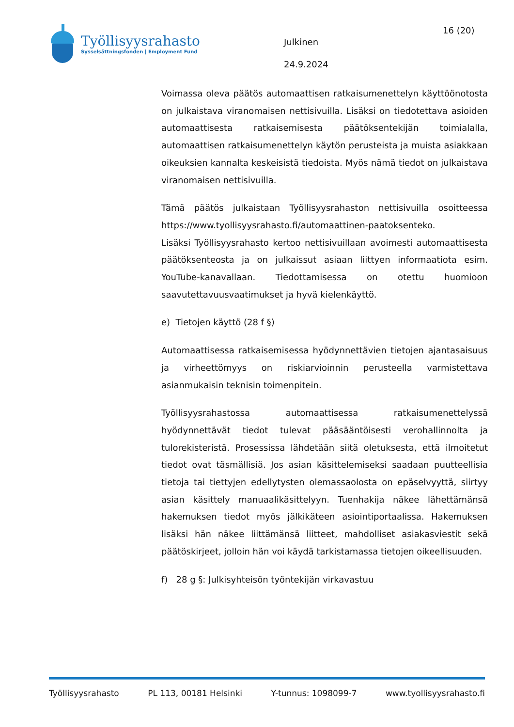Työllisyysrahasto
Sysselsättningsfonden | Employment Fund
Julkinen
24.9.2024
16 (20)
Voimassa oleva päätös automaattisen ratkaisumenettelyn käyttöönotosta on julkaistava viranomaisen nettisivuilla. Lisäksi on tiedotettava asioiden automaattisesta ratkaisemisesta päätöksentekijän toimialalla, automaattisen ratkaisumenettelyn käytön perusteista ja muista asiakkaan oikeuksien kannalta keskeisistä tiedoista. Myös nämä tiedot on julkaistava viranomaisen nettisivuilla.
Tämä päätös julkaistaan Työllisyysrahaston nettisivuilla osoitteessa https://www.tyollisyysrahasto.fi/automaattinen-paatoksenteko.
Lisäksi Työllisyysrahasto kertoo nettisivuillaan avoimesti automaattisesta päätöksenteosta ja on julkaissut asiaan liittyen informaatiota esim. YouTube-kanavallaan. Tiedottamisessa on otettu huomioon saavutettavuusvaatimukset ja hyvä kielenkäyttö.
e) Tietojen käyttö (28 f §)
Automaattisessa ratkaisemisessa hyödynnettävien tietojen ajantasaisuus ja virheettömyys on riskiarvioinnin perusteella varmistettava asianmukaisin teknisin toimenpitein.
Työllisyysrahastossa automaattisessa ratkaisumenettelyssä hyödynnettävät tiedot tulevat pääsääntöisesti verohallinnolta ja tulorekisteristä. Prosessissa lähdetään siitä oletuksesta, että ilmoitetut tiedot ovat täsmällisiä. Jos asian käsittelemiseksi saadaan puutteellisia tietoja tai tiettyjen edellytysten olemassaolosta on epäselvyyttä, siirtyy asian käsittely manuaalikäsittelyyn. Tuenhakija näkee lähettämänsä hakemuksen tiedot myös jälkikäteen asiointiportaalissa. Hakemuksen lisäksi hän näkee liittämänsä liitteet, mahdolliset asiakasviestit sekä päätöskirjeet, jolloin hän voi käydä tarkistamassa tietojen oikeellisuuden.
f) 28 g §: Julkisyhteisön työntekijän virkavastuu
Työllisyysrahasto PL 113, 00181 Helsinki Y-tunnus: 1098099-7 www.tyollisyysrahasto.fi